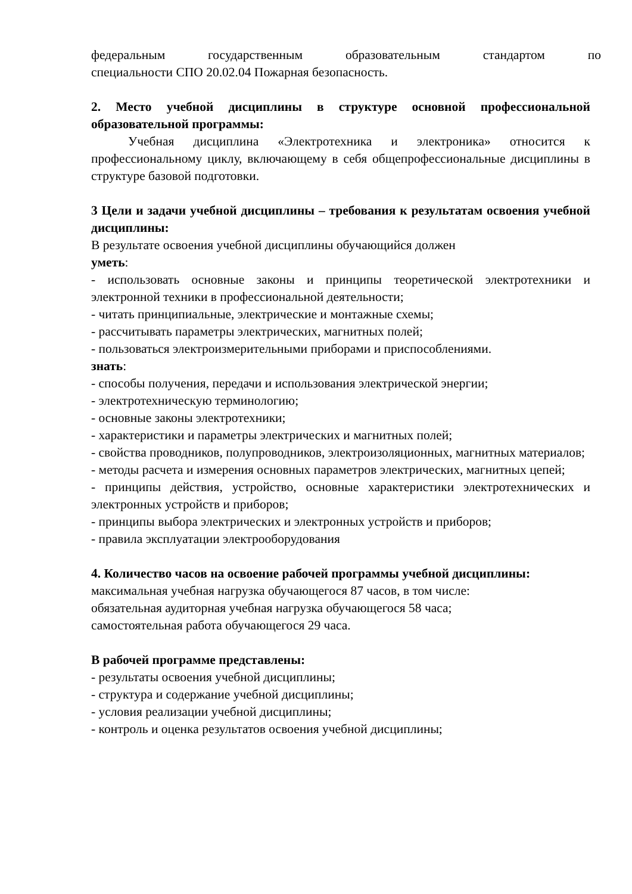федеральным государственным образовательным стандартом по
специальности СПО 20.02.04 Пожарная безопасность.
2. Место учебной дисциплины в структуре основной профессиональной образовательной программы:
Учебная дисциплина «Электротехника и электроника» относится к профессиональному циклу, включающему в себя общепрофессиональные дисциплины в структуре базовой подготовки.
3 Цели и задачи учебной дисциплины – требования к результатам освоения учебной дисциплины:
В результате освоения учебной дисциплины обучающийся должен
уметь:
- использовать основные законы и принципы теоретической электротехники и электронной техники в профессиональной деятельности;
- читать принципиальные, электрические и монтажные схемы;
- рассчитывать параметры электрических, магнитных полей;
- пользоваться электроизмерительными приборами и приспособлениями.
знать:
- способы получения, передачи и использования электрической энергии;
- электротехническую терминологию;
- основные законы электротехники;
- характеристики и параметры электрических и магнитных полей;
- свойства проводников, полупроводников, электроизоляционных, магнитных материалов;
- методы расчета и измерения основных параметров электрических, магнитных цепей;
- принципы действия, устройство, основные характеристики электротехнических и электронных устройств и приборов;
- принципы выбора электрических и электронных устройств и приборов;
- правила эксплуатации электрооборудования
4. Количество часов на освоение рабочей программы учебной дисциплины:
максимальная учебная нагрузка обучающегося 87 часов, в том числе:
обязательная аудиторная учебная нагрузка обучающегося 58 часа;
самостоятельная работа обучающегося 29 часа.
В рабочей программе представлены:
- результаты освоения учебной дисциплины;
- структура и содержание учебной дисциплины;
- условия реализации учебной дисциплины;
- контроль и оценка результатов освоения учебной дисциплины;